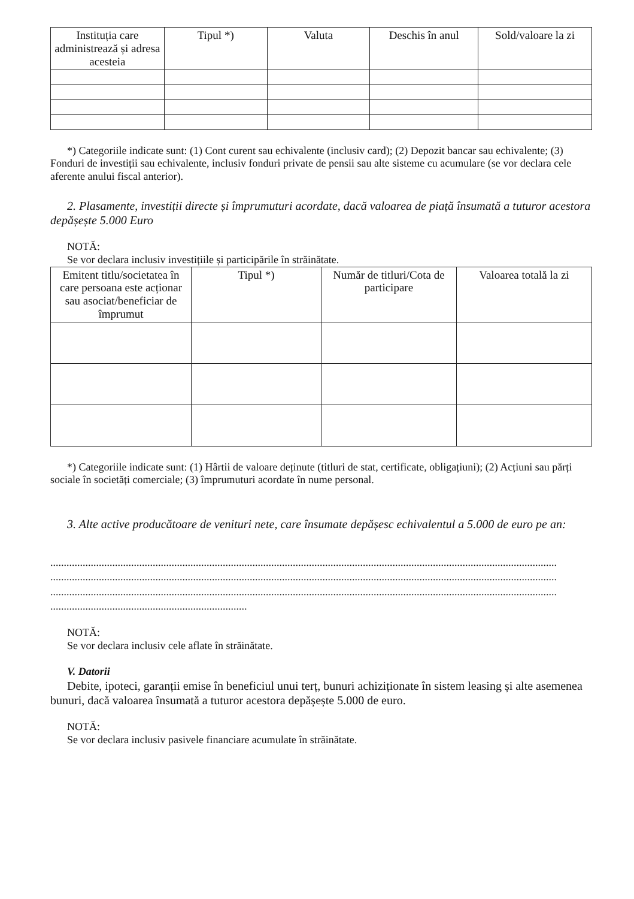| Instituția care administrează și adresa acesteia | Tipul *) | Valuta | Deschis în anul | Sold/valoare la zi |
| --- | --- | --- | --- | --- |
*) Categoriile indicate sunt: (1) Cont curent sau echivalente (inclusiv card); (2) Depozit bancar sau echivalente; (3) Fonduri de investiții sau echivalente, inclusiv fonduri private de pensii sau alte sisteme cu acumulare (se vor declara cele aferente anului fiscal anterior).
2. Plasamente, investiții directe și împrumuturi acordate, dacă valoarea de piață însumată a tuturor acestora depășește 5.000 Euro
NOTĂ:
Se vor declara inclusiv investițiile și participările în străinătate.
| Emitent titlu/societatea în care persoana este acționar sau asociat/beneficiar de împrumut | Tipul *) | Număr de titluri/Cota de participare | Valoarea totală la zi |
| --- | --- | --- | --- |
*) Categoriile indicate sunt: (1) Hârtii de valoare deținute (titluri de stat, certificate, obligațiuni); (2) Acțiuni sau părți sociale în societăți comerciale; (3) împrumuturi acordate în nume personal.
3. Alte active producătoare de venituri nete, care însumate depășesc echivalentul a 5.000 de euro pe an:
............................................................................................................................................................................................
............................................................................................................................................................................................
............................................................................................................................................................................................
.........................................................................
NOTĂ:
Se vor declara inclusiv cele aflate în străinătate.
V. Datorii
Debite, ipoteci, garanții emise în beneficiul unui terț, bunuri achiziționate în sistem leasing și alte asemenea bunuri, dacă valoarea însumată a tuturor acestora depășește 5.000 de euro.
NOTĂ:
Se vor declara inclusiv pasivele financiare acumulate în străinătate.